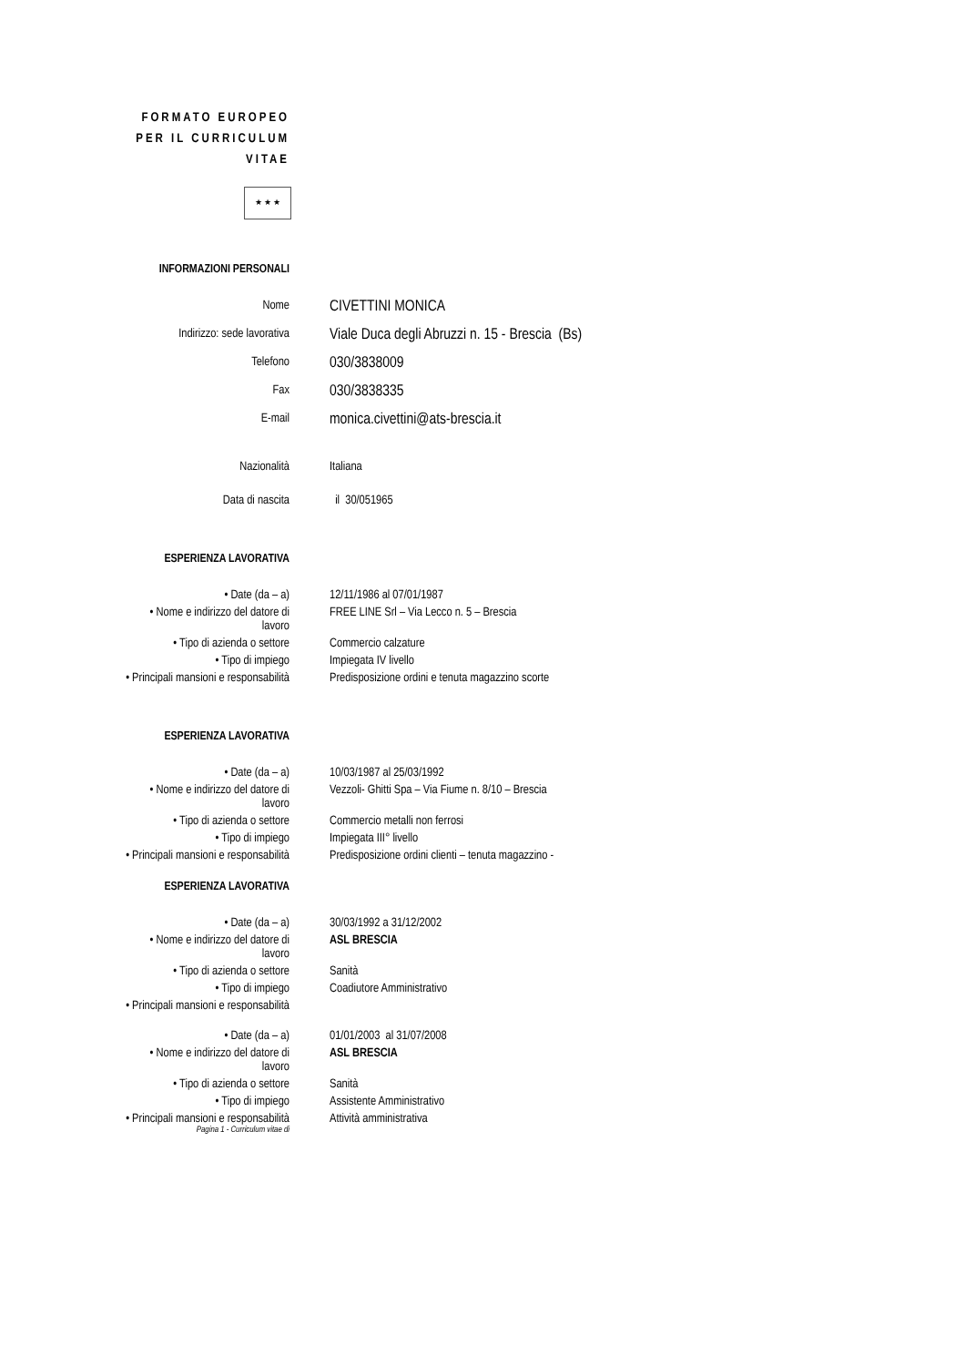FORMATO EUROPEO
PER IL CURRICULUM
VITAE
★ ★ ★
INFORMAZIONI PERSONALI
Nome
CIVETTINI MONICA
Indirizzo: sede lavorativa
Viale Duca degli Abruzzi n. 15 - Brescia (Bs)
Telefono
030/3838009
Fax
030/3838335
E-mail
monica.civettini@ats-brescia.it
Nazionalità Italiana
Data di nascita il 30/051965
ESPERIENZA LAVORATIVA
• Date (da – a) 12/11/1986 al 07/01/1987
• Nome e indirizzo del datore di
lavoro
FREE LINE Srl – Via Lecco n. 5 – Brescia
• Tipo di azienda o settore Commercio calzature
• Tipo di impiego Impiegata IV livello
• Principali mansioni e responsabilità Predisposizione ordini e tenuta magazzino scorte
ESPERIENZA LAVORATIVA
• Date (da – a) 10/03/1987 al 25/03/1992
• Nome e indirizzo del datore di
lavoro
Vezzoli- Ghitti Spa – Via Fiume n. 8/10 – Brescia
• Tipo di azienda o settore Commercio metalli non ferrosi
• Tipo di impiego Impiegata III° livello
• Principali mansioni e responsabilità Predisposizione ordini clienti – tenuta magazzino -
ESPERIENZA LAVORATIVA
• Date (da – a) 30/03/1992 a 31/12/2002
• Nome e indirizzo del datore di
lavoro
ASL BRESCIA
• Tipo di azienda o settore Sanità
• Tipo di impiego Coadiutore Amministrativo
• Principali mansioni e responsabilità
• Date (da – a) 01/01/2003 al 31/07/2008
• Nome e indirizzo del datore di
lavoro
ASL BRESCIA
• Tipo di azienda o settore Sanità
• Tipo di impiego Assistente Amministrativo
• Principali mansioni e responsabilità Attività amministrativa
Pagina 1 - Curriculum vitae di